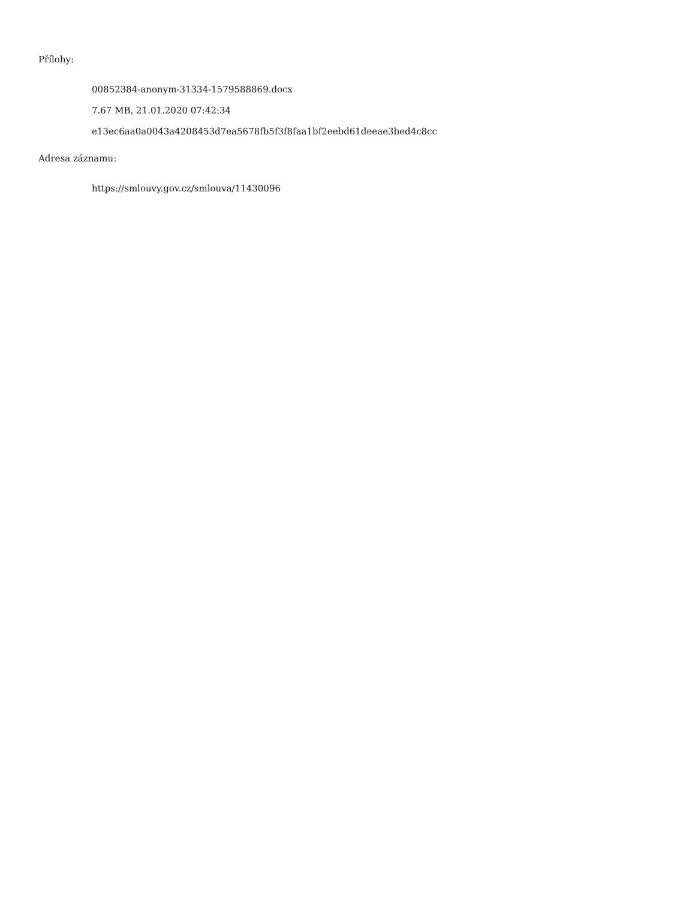Přílohy:
00852384-anonym-31334-1579588869.docx
7.67 MB, 21.01.2020 07:42:34
e13ec6aa0a0043a4208453d7ea5678fb5f3f8faa1bf2eebd61deeae3bed4c8cc
Adresa záznamu:
https://smlouvy.gov.cz/smlouva/11430096